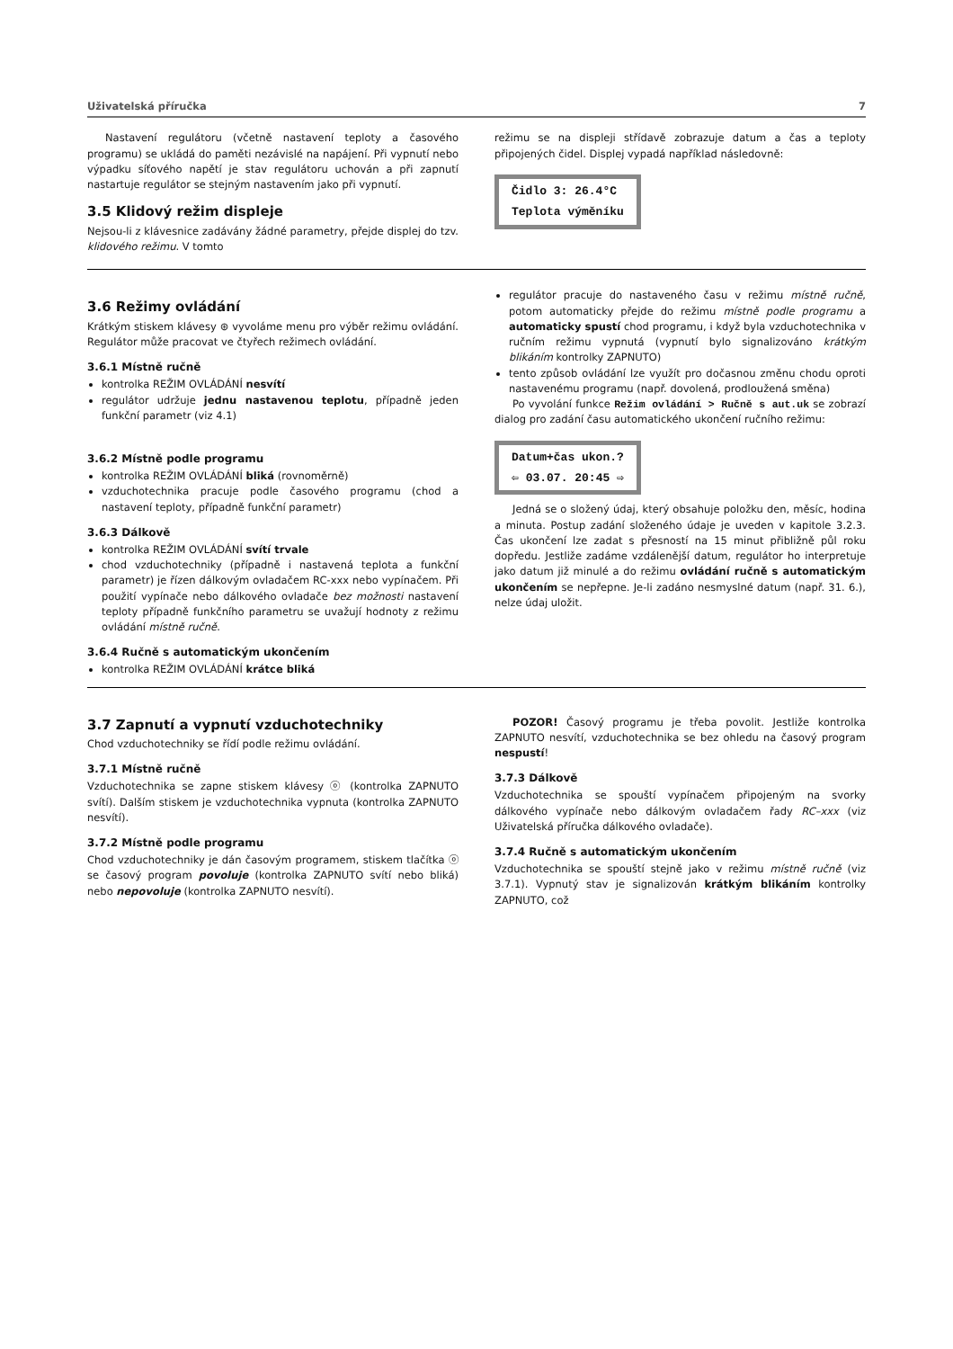Uživatelská příručka 7
Nastavení regulátoru (včetně nastavení teploty a časového programu) se ukládá do paměti nezávislé na napájení. Při vypnutí nebo výpadku síťového napětí je stav regulátoru uchován a při zapnutí nastartuje regulátor se stejným nastavením jako při vypnutí.
3.5 Klidový režim displeje
Nejsou-li z klávesnice zadávány žádné parametry, přejde displej do tzv. klidového režimu. V tomto
režimu se na displeji střídavě zobrazuje datum a čas a teploty připojených čidel. Displej vypadá například následovně:
Čidlo 3: 26.4°C
Teplota výměníku
3.6 Režimy ovládání
Krátkým stiskem klávesy ⊛ vyvoláme menu pro výběr režimu ovládání. Regulátor může pracovat ve čtyřech režimech ovládání.
3.6.1 Místně ručně
kontrolka REŽIM OVLÁDÁNÍ nesvítí
regulátor udržuje jednu nastavenou teplotu, případně jeden funkční parametr (viz 4.1)
3.6.2 Místně podle programu
kontrolka REŽIM OVLÁDÁNÍ bliká (rovnoměrně)
vzduchotechnika pracuje podle časového programu (chod a nastavení teploty, případně funkční parametr)
3.6.3 Dálkově
kontrolka REŽIM OVLÁDÁNÍ svítí trvale
chod vzduchotechniky (případně i nastavená teplota a funkční parametr) je řízen dálkovým ovladačem RC-xxx nebo vypínačem. Při použití vypínače nebo dálkového ovladače bez možnosti nastavení teploty případně funkčního parametru se uvažují hodnoty z režimu ovládání místně ručně.
3.6.4 Ručně s automatickým ukončením
kontrolka REŽIM OVLÁDÁNÍ krátce bliká
regulátor pracuje do nastaveného času v režimu místně ručně, potom automaticky přejde do režimu místně podle programu a automaticky spustí chod programu, i když byla vzduchotechnika v ručním režimu vypnutá (vypnutí bylo signalizováno krátkým blikáním kontrolky ZAPNUTO)
tento způsob ovládání lze využít pro dočasnou změnu chodu oproti nastavenému programu (např. dovolená, prodloužená směna)
Po vyvolání funkce Režim ovládání > Ručně s aut.uk se zobrazí dialog pro zadání času automatického ukončení ručního režimu:
Datum+čas ukon.?
⇦ 03.07. 20:45 ⇨
Jedná se o složený údaj, který obsahuje položku den, měsíc, hodina a minuta. Postup zadání složeného údaje je uveden v kapitole 3.2.3. Čas ukončení lze zadat s přesností na 15 minut přibližně půl roku dopředu. Jestliže zadáme vzdálenější datum, regulátor ho interpretuje jako datum již minulé a do režimu ovládání ručně s automatickým ukončením se nepřepne. Je-li zadáno nesmyslné datum (např. 31. 6.), nelze údaj uložit.
3.7 Zapnutí a vypnutí vzduchotechniky
Chod vzduchotechniky se řídí podle režimu ovládání.
3.7.1 Místně ručně
Vzduchotechnika se zapne stiskem klávesy ⓞ (kontrolka ZAPNUTO svítí). Dalším stiskem je vzduchotechnika vypnuta (kontrolka ZAPNUTO nesvítí).
3.7.2 Místně podle programu
Chod vzduchotechniky je dán časovým programem, stiskem tlačítka ⓞ se časový program povoluje (kontrolka ZAPNUTO svítí nebo bliká) nebo nepovoluje (kontrolka ZAPNUTO nesvítí).
POZOR! Časový programu je třeba povolit. Jestliže kontrolka ZAPNUTO nesvítí, vzduchotechnika se bez ohledu na časový program nespustí!
3.7.3 Dálkově
Vzduchotechnika se spouští vypínačem připojeným na svorky dálkového vypínače nebo dálkovým ovladačem řady RC–xxx (viz Uživatelská příručka dálkového ovladače).
3.7.4 Ručně s automatickým ukončením
Vzduchotechnika se spouští stejně jako v režimu místně ručně (viz 3.7.1). Vypnutý stav je signalizován krátkým blikáním kontrolky ZAPNUTO, což